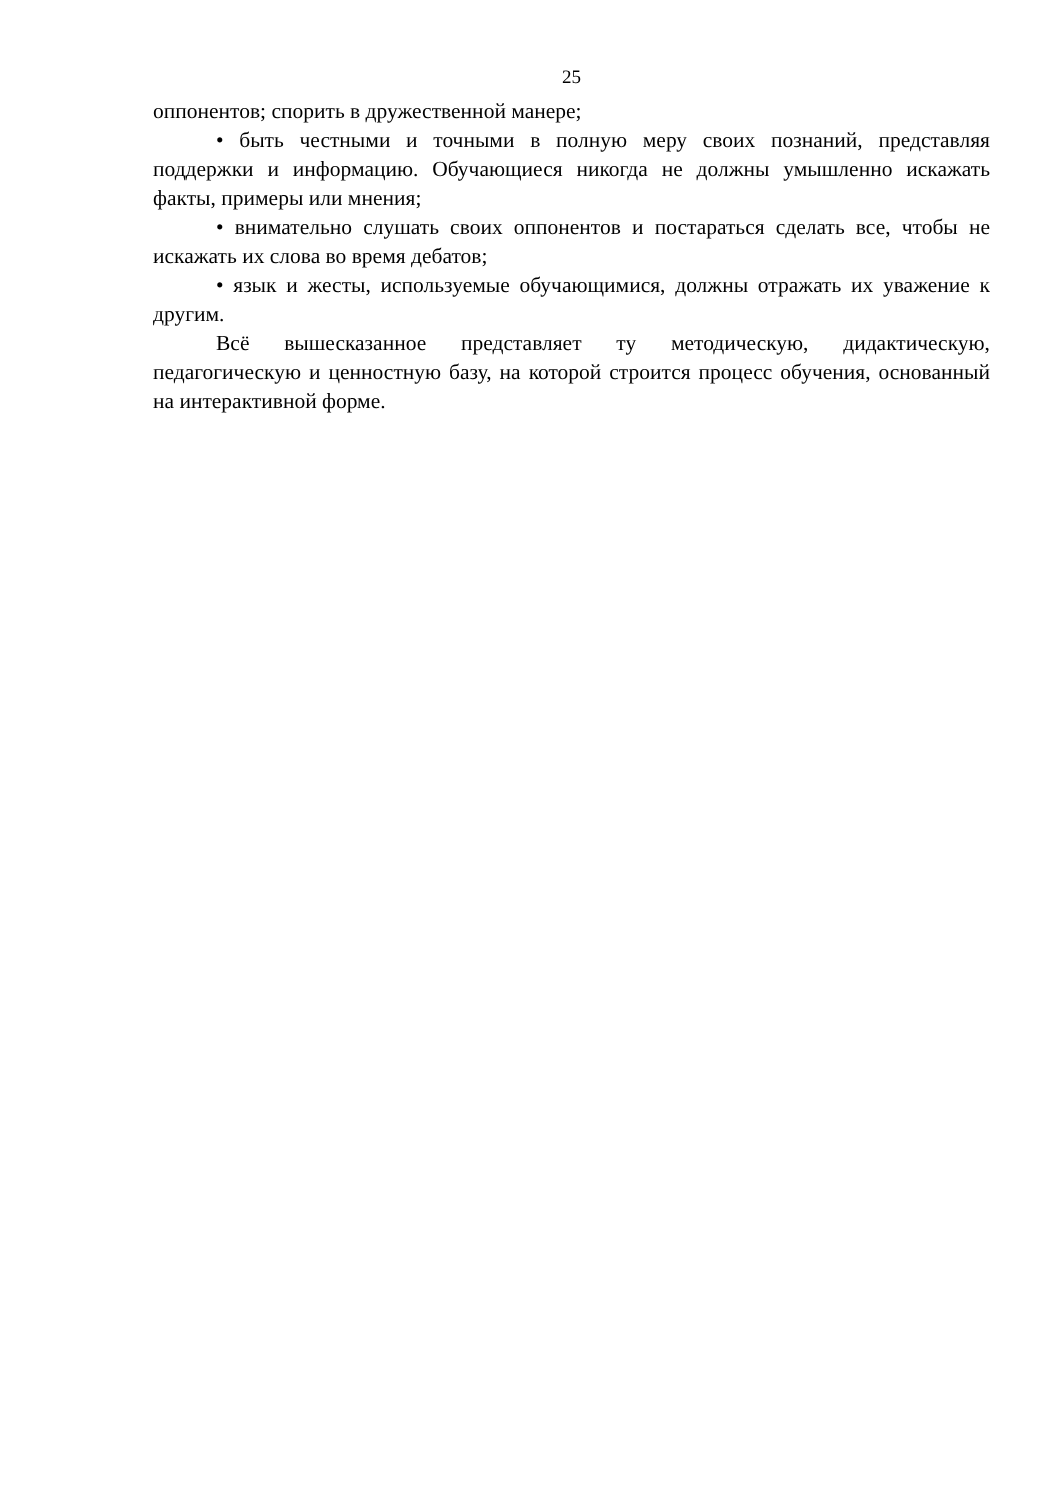25
оппонентов; спорить в дружественной манере;
• быть честными и точными в полную меру своих познаний, представляя поддержки и информацию. Обучающиеся никогда не должны умышленно искажать факты, примеры или мнения;
• внимательно слушать своих оппонентов и постараться сделать все, чтобы не искажать их слова во время дебатов;
• язык и жесты, используемые обучающимися, должны отражать их уважение к другим.
Всё вышесказанное представляет ту методическую, дидактическую, педагогическую и ценностную базу, на которой строится процесс обучения, основанный на интерактивной форме.